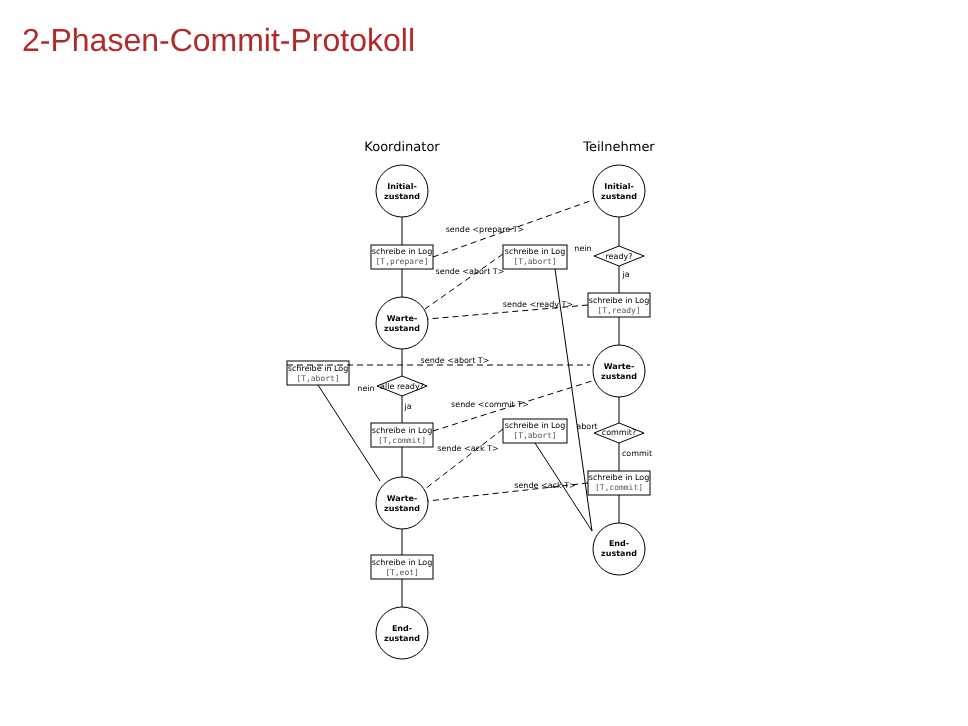2-Phasen-Commit-Protokoll
Koordinator
Teilnehmer
Initial-
zustand
Initial-
zustand
schreibe in Log
[T,prepare]
schreibe in Log
[T,abort]
ready?
nein
ja
schreibe in Log
[T,ready]
Warte-
zustand
Warte-
zustand
schreibe in Log
[T,abort]
alle ready?
nein
ja
schreibe in Log
[T,commit]
schreibe in Log
[T,abort]
commit?
abort
commit
schreibe in Log
[T,commit]
Warte-
zustand
End-
zustand
schreibe in Log
[T,eot]
End-
zustand
sende <prepare T>
sende <abort T>
sende <ready T>
sende <abort T>
sende <commit T>
sende <ack T>
sende <ack T>